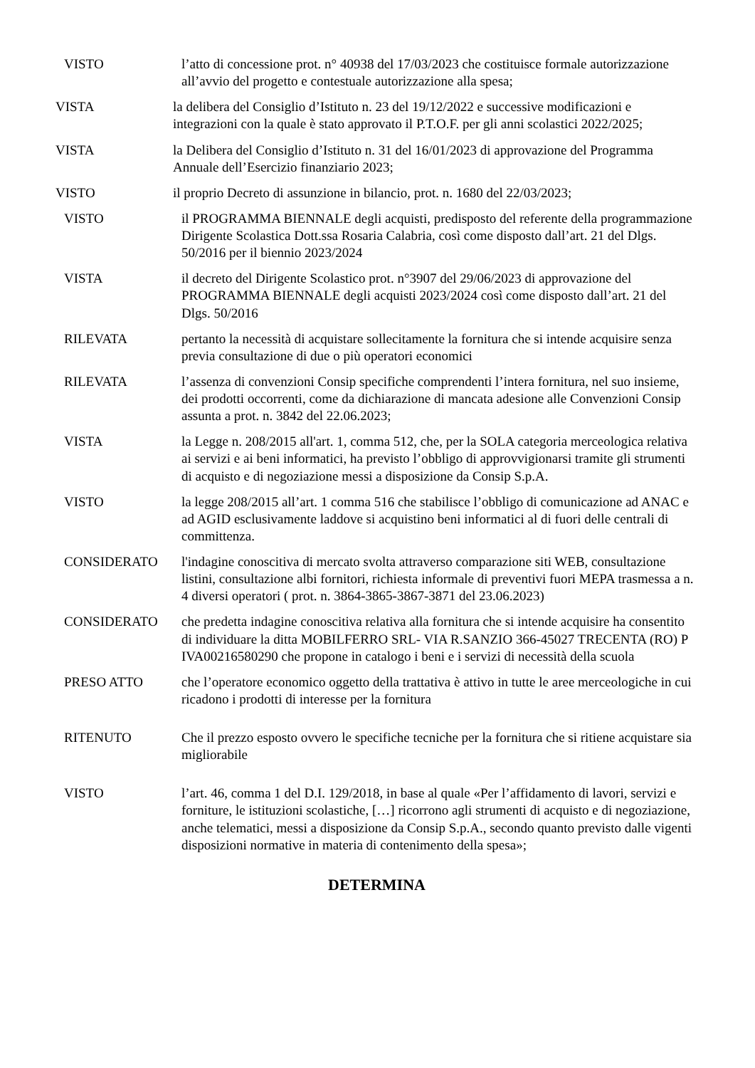VISTO l’atto di concessione prot. n° 40938 del 17/03/2023 che costituisce formale autorizzazione all’avvio del progetto e contestuale autorizzazione alla spesa;
VISTA la delibera del Consiglio d’Istituto n. 23 del 19/12/2022 e successive modificazioni e integrazioni con la quale è stato approvato il P.T.O.F. per gli anni scolastici 2022/2025;
VISTA la Delibera del Consiglio d’Istituto n. 31 del 16/01/2023 di approvazione del Programma Annuale dell’Esercizio finanziario 2023;
VISTO il proprio Decreto di assunzione in bilancio, prot. n. 1680 del 22/03/2023;
VISTO il PROGRAMMA BIENNALE degli acquisti, predisposto del referente della programmazione Dirigente Scolastica Dott.ssa Rosaria Calabria, così come disposto dall’art. 21 del Dlgs. 50/2016 per il biennio 2023/2024
VISTA il decreto del Dirigente Scolastico prot. n°3907 del 29/06/2023 di approvazione del PROGRAMMA BIENNALE degli acquisti 2023/2024 così come disposto dall’art. 21 del Dlgs. 50/2016
RILEVATA pertanto la necessità di acquistare sollecitamente la fornitura che si intende acquisire senza previa consultazione di due o più operatori economici
RILEVATA l’assenza di convenzioni Consip specifiche comprendenti l’intera fornitura, nel suo insieme, dei prodotti occorrenti, come da dichiarazione di mancata adesione alle Convenzioni Consip assunta a prot. n. 3842 del 22.06.2023;
VISTA la Legge n. 208/2015 all'art. 1, comma 512, che, per la SOLA categoria merceologica relativa ai servizi e ai beni informatici, ha previsto l’obbligo di approvvigionarsi tramite gli strumenti di acquisto e di negoziazione messi a disposizione da Consip S.p.A.
VISTO la legge 208/2015 all’art. 1 comma 516 che stabilisce l’obbligo di comunicazione ad ANAC e ad AGID esclusivamente laddove si acquistino beni informatici al di fuori delle centrali di committenza.
CONSIDERATO l'indagine conoscitiva di mercato svolta attraverso comparazione siti WEB, consultazione listini, consultazione albi fornitori, richiesta informale di preventivi fuori MEPA trasmessa a n. 4 diversi operatori ( prot. n. 3864-3865-3867-3871 del 23.06.2023)
CONSIDERATO che predetta indagine conoscitiva relativa alla fornitura che si intende acquisire ha consentito di individuare la ditta MOBILFERRO SRL- VIA R.SANZIO 366-45027 TRECENTA (RO) P IVA00216580290 che propone in catalogo i beni e i servizi di necessità della scuola
PRESO ATTO che l’operatore economico oggetto della trattativa è attivo in tutte le aree merceologiche in cui ricadono i prodotti di interesse per la fornitura
RITENUTO Che il prezzo esposto ovvero le specifiche tecniche per la fornitura che si ritiene acquistare sia migliorabile
VISTO l’art. 46, comma 1 del D.I. 129/2018, in base al quale «Per l’affidamento di lavori, servizi e forniture, le istituzioni scolastiche, […] ricorrono agli strumenti di acquisto e di negoziazione, anche telematici, messi a disposizione da Consip S.p.A., secondo quanto previsto dalle vigenti disposizioni normative in materia di contenimento della spesa»;
DETERMINA